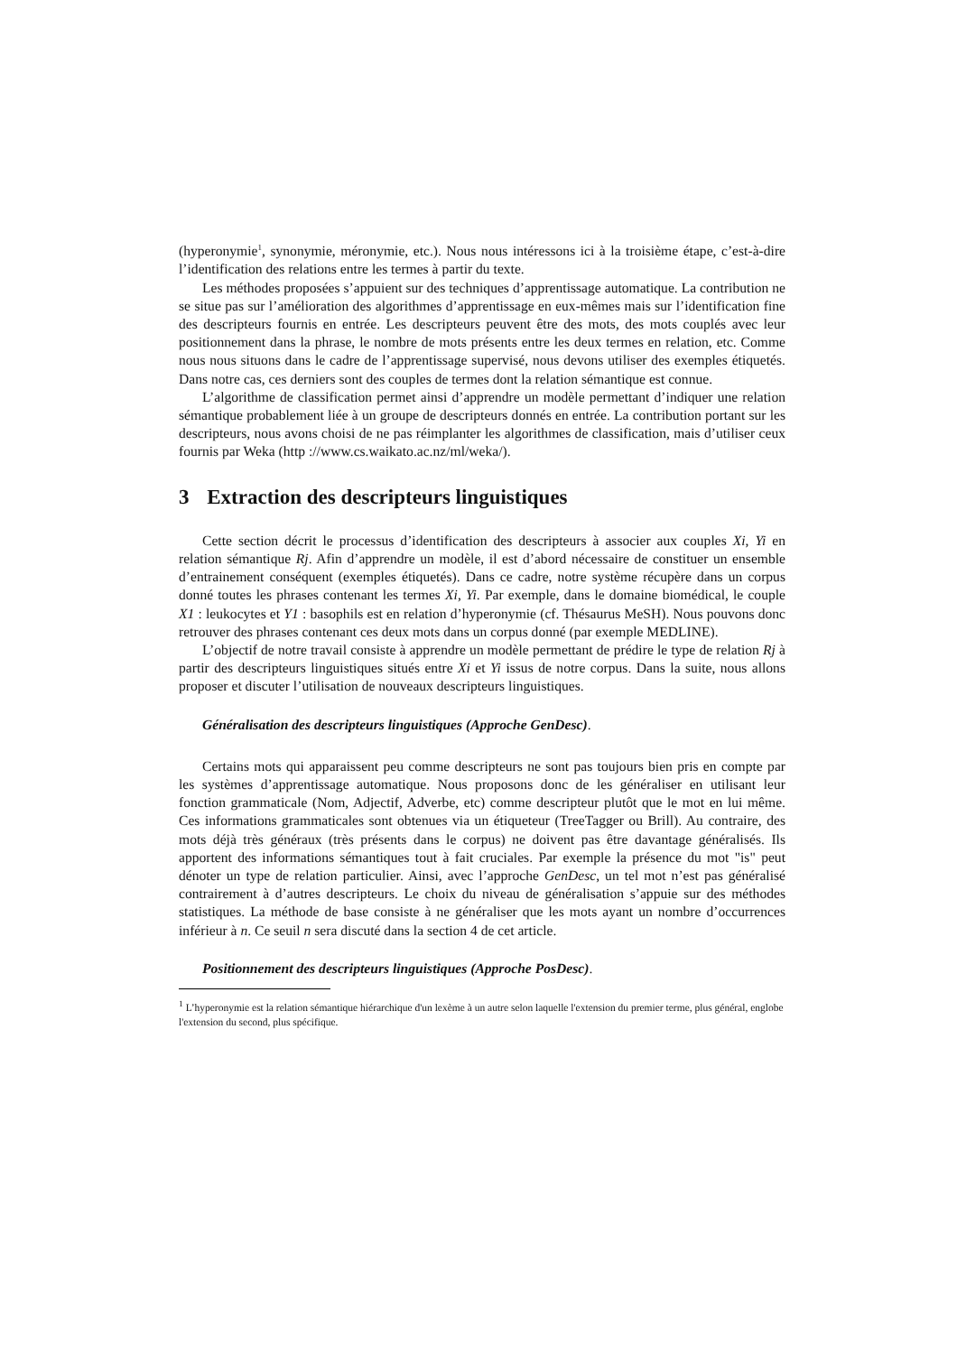(hyperonymie<sup>1</sup>, synonymie, méronymie, etc.). Nous nous intéressons ici à la troisième étape, c’est-à-dire l’identification des relations entre les termes à partir du texte.
Les méthodes proposées s’appuient sur des techniques d’apprentissage automatique. La contribution ne se situe pas sur l’amélioration des algorithmes d’apprentissage en eux-mêmes mais sur l’identification fine des descripteurs fournis en entrée. Les descripteurs peuvent être des mots, des mots couplés avec leur positionnement dans la phrase, le nombre de mots présents entre les deux termes en relation, etc. Comme nous nous situons dans le cadre de l’apprentissage supervisé, nous devons utiliser des exemples étiquetés. Dans notre cas, ces derniers sont des couples de termes dont la relation sémantique est connue.
L’algorithme de classification permet ainsi d’apprendre un modèle permettant d’indiquer une relation sémantique probablement liée à un groupe de descripteurs donnés en entrée. La contribution portant sur les descripteurs, nous avons choisi de ne pas réimplanter les algorithmes de classification, mais d’utiliser ceux fournis par Weka (http ://www.cs.waikato.ac.nz/ml/weka/).
3 Extraction des descripteurs linguistiques
Cette section décrit le processus d’identification des descripteurs à associer aux couples Xi, Yi en relation sémantique Rj. Afin d’apprendre un modèle, il est d’abord nécessaire de constituer un ensemble d’entrainement conséquent (exemples étiquetés). Dans ce cadre, notre système récupère dans un corpus donné toutes les phrases contenant les termes Xi, Yi. Par exemple, dans le domaine biomédical, le couple X1 : leukocytes et Y1 : basophils est en relation d’hyperonymie (cf. Thésaurus MeSH). Nous pouvons donc retrouver des phrases contenant ces deux mots dans un corpus donné (par exemple MEDLINE).
L’objectif de notre travail consiste à apprendre un modèle permettant de prédire le type de relation Rj à partir des descripteurs linguistiques situés entre Xi et Yi issus de notre corpus. Dans la suite, nous allons proposer et discuter l’utilisation de nouveaux descripteurs linguistiques.
Généralisation des descripteurs linguistiques (Approche GenDesc).
Certains mots qui apparaissent peu comme descripteurs ne sont pas toujours bien pris en compte par les systèmes d’apprentissage automatique. Nous proposons donc de les généraliser en utilisant leur fonction grammaticale (Nom, Adjectif, Adverbe, etc) comme descripteur plutôt que le mot en lui même. Ces informations grammaticales sont obtenues via un étiqueteur (TreeTagger ou Brill). Au contraire, des mots déjà très généraux (très présents dans le corpus) ne doivent pas être davantage généralisés. Ils apportent des informations sémantiques tout à fait cruciales. Par exemple la présence du mot "is" peut dénoter un type de relation particulier. Ainsi, avec l’approche GenDesc, un tel mot n’est pas généralisé contrairement à d’autres descripteurs. Le choix du niveau de généralisation s’appuie sur des méthodes statistiques. La méthode de base consiste à ne généraliser que les mots ayant un nombre d’occurrences inférieur à n. Ce seuil n sera discuté dans la section 4 de cet article.
Positionnement des descripteurs linguistiques (Approche PosDesc).
<sup>1</sup> L’hyperonymie est la relation sémantique hiérarchique d'un lexème à un autre selon laquelle l'extension du premier terme, plus général, englobe l'extension du second, plus spécifique.